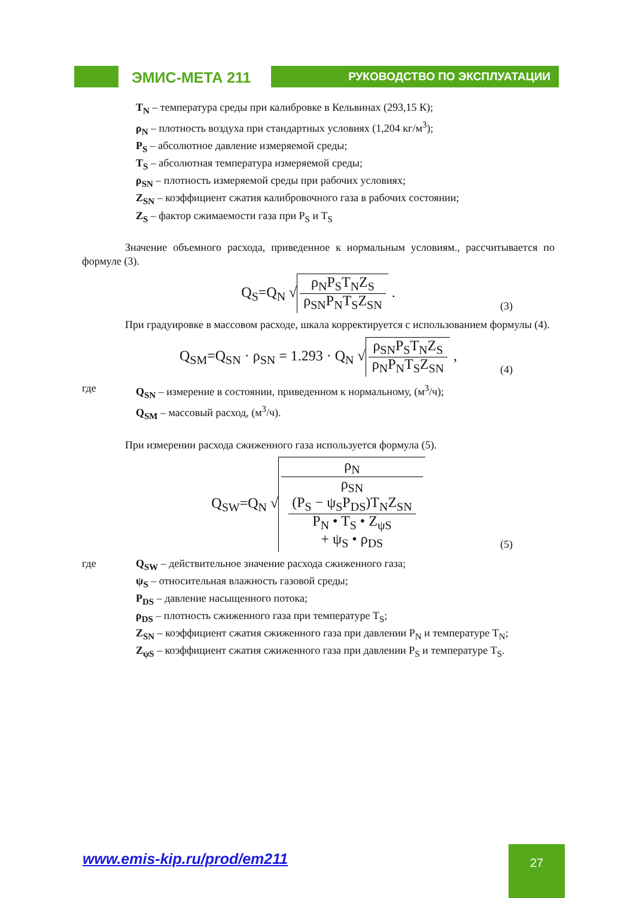ЭМИС-МЕТА 211
РУКОВОДСТВО ПО ЭКСПЛУАТАЦИИ
T<sub>N</sub> – температура среды при калибровке в Кельвинах (293,15 К);
ρ<sub>N</sub> – плотность воздуха при стандартных условиях (1,204 кг/м<sup>3</sup>);
P<sub>S</sub> – абсолютное давление измеряемой среды;
T<sub>S</sub> – абсолютная температура измеряемой среды;
ρ<sub>SN</sub> – плотность измеряемой среды при рабочих условиях;
Z<sub>SN</sub> – коэффициент сжатия калибровочного газа в рабочих состоянии;
Z<sub>S</sub> – фактор сжимаемости газа при P<sub>S</sub> и T<sub>S</sub>
Значение объемного расхода, приведенное к нормальным условиям., рассчитывается по формуле (3).
Q<sub>S</sub>=Q<sub>N</sub> √ ρ<sub>N</sub>P<sub>S</sub>T<sub>N</sub>Z<sub>S</sub> ρ<sub>SN</sub>P<sub>N</sub>T<sub>S</sub>Z<sub>SN</sub> .
(3)
При градуировке в массовом расходе, шкала корректируется с использованием формулы (4).
Q<sub>SM</sub>=Q<sub>SN</sub> · ρ<sub>SN</sub> = 1.293 · Q<sub>N</sub> √ ρ<sub>SN</sub>P<sub>S</sub>T<sub>N</sub>Z<sub>S</sub> ρ<sub>N</sub>P<sub>N</sub>T<sub>S</sub>Z<sub>SN</sub> ,
(4)
где Q<sub>SN</sub> – измерение в состоянии, приведенном к нормальному, (м<sup>3</sup>/ч);
Q<sub>SM</sub> – массовый расход, (м<sup>3</sup>/ч).
При измерении расхода сжиженного газа используется формула (5).
Q<sub>SW</sub>=Q<sub>N</sub> √ ρ<sub>N</sub> ρ<sub>SN</sub>
(P<sub>S</sub> − ψ<sub>S</sub>P<sub>DS</sub>)T<sub>N</sub>Z<sub>SN</sub>
P<sub>N</sub> • T<sub>S</sub> • Z<sub>ψS</sub>
+ ψ<sub>S</sub> • ρ<sub>DS</sub>
(5)
где Q<sub>SW</sub> – действительное значение расхода сжиженного газа;
ψ<sub>S</sub> – относительная влажность газовой среды;
P<sub>DS</sub> – давление насыщенного потока;
ρ<sub>DS</sub> – плотность сжиженного газа при температуре T<sub>S</sub>;
Z<sub>SN</sub> – коэффициент сжатия сжиженного газа при давлении P<sub>N</sub> и температуре T<sub>N</sub>;
Z<sub>ψS</sub> – коэффициент сжатия сжиженного газа при давлении P<sub>S</sub> и температуре T<sub>S</sub>.
www.emis-kip.ru/prod/em211 27